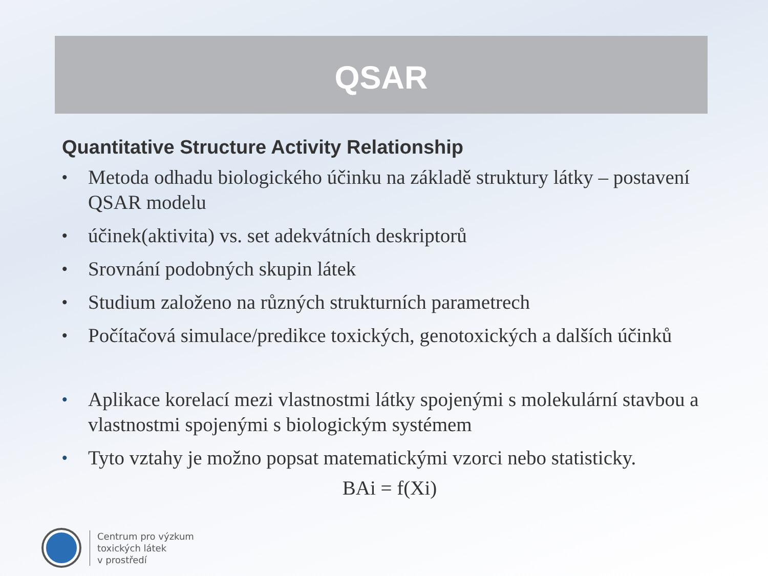QSAR
Quantitative Structure Activity Relationship
• Metoda odhadu biologického účinku na základě struktury látky – postavení QSAR modelu
• účinek(aktivita) vs. set adekvátních deskriptorů
• Srovnání podobných skupin látek
• Studium založeno na různých strukturních parametrech
• Počítačová simulace/predikce toxických, genotoxických a dalších účinků
• Aplikace korelací mezi vlastnostmi látky spojenými s molekulární stavbou a vlastnostmi spojenými s biologickým systémem
• Tyto vztahy je možno popsat matematickými vzorci nebo statisticky.
BAi = f(Xi)
Centrum pro výzkum
toxických látek
v prostředí